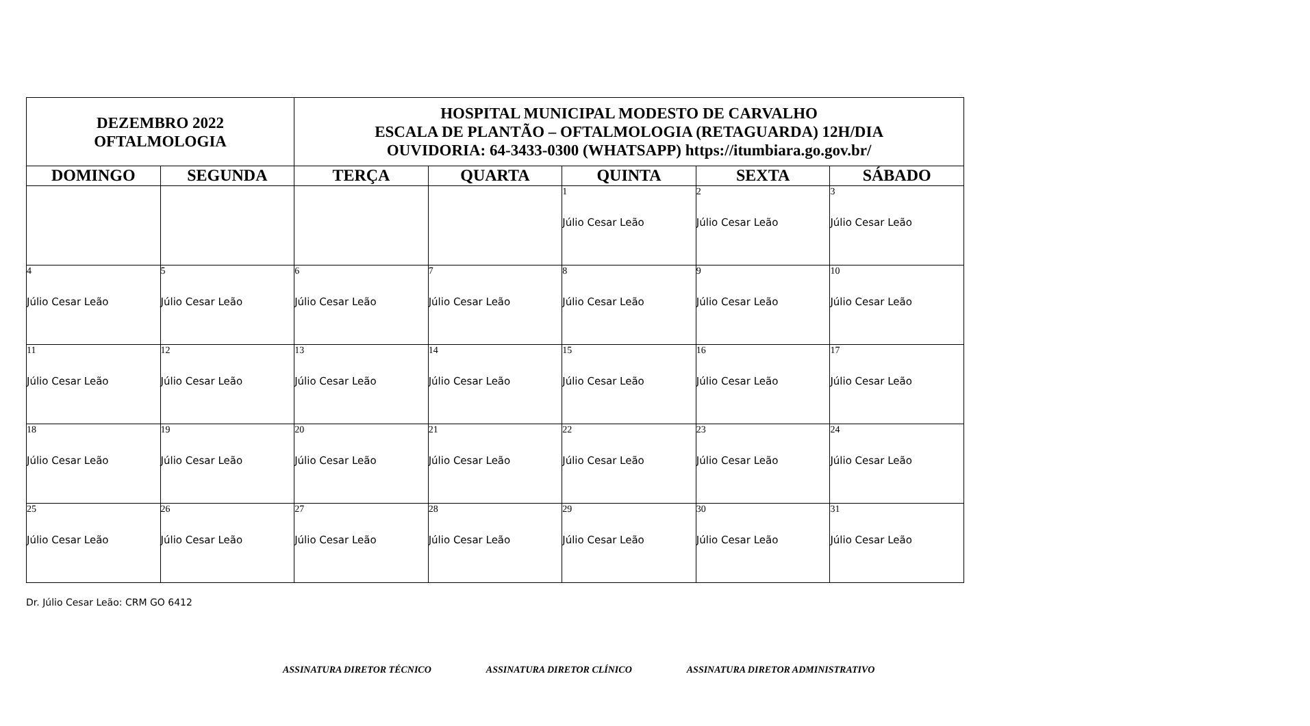| DEZEMBRO 2022 OFTALMOLOGIA | | HOSPITAL MUNICIPAL MODESTO DE CARVALHO ESCALA DE PLANTÃO – OFTALMOLOGIA (RETAGUARDA) 12H/DIA OUVIDORIA: 64-3433-0300 (WHATSAPP) https://itumbiara.go.gov.br/ | | | | |
| DOMINGO | SEGUNDA | TERÇA | QUARTA | QUINTA | SEXTA | SÁBADO |
| | | | | 1 Júlio Cesar Leão | 2 Júlio Cesar Leão | 3 Júlio Cesar Leão |
| 4 Júlio Cesar Leão | 5 Júlio Cesar Leão | 6 Júlio Cesar Leão | 7 Júlio Cesar Leão | 8 Júlio Cesar Leão | 9 Júlio Cesar Leão | 10 Júlio Cesar Leão |
| 11 Júlio Cesar Leão | 12 Júlio Cesar Leão | 13 Júlio Cesar Leão | 14 Júlio Cesar Leão | 15 Júlio Cesar Leão | 16 Júlio Cesar Leão | 17 Júlio Cesar Leão |
| 18 Júlio Cesar Leão | 19 Júlio Cesar Leão | 20 Júlio Cesar Leão | 21 Júlio Cesar Leão | 22 Júlio Cesar Leão | 23 Júlio Cesar Leão | 24 Júlio Cesar Leão |
| 25 Júlio Cesar Leão | 26 Júlio Cesar Leão | 27 Júlio Cesar Leão | 28 Júlio Cesar Leão | 29 Júlio Cesar Leão | 30 Júlio Cesar Leão | 31 Júlio Cesar Leão |
Dr. Júlio Cesar Leão: CRM GO 6412
ASSINATURA DIRETOR TÉCNICO ASSINATURA DIRETOR CLÍNICO ASSINATURA DIRETOR ADMINISTRATIVO